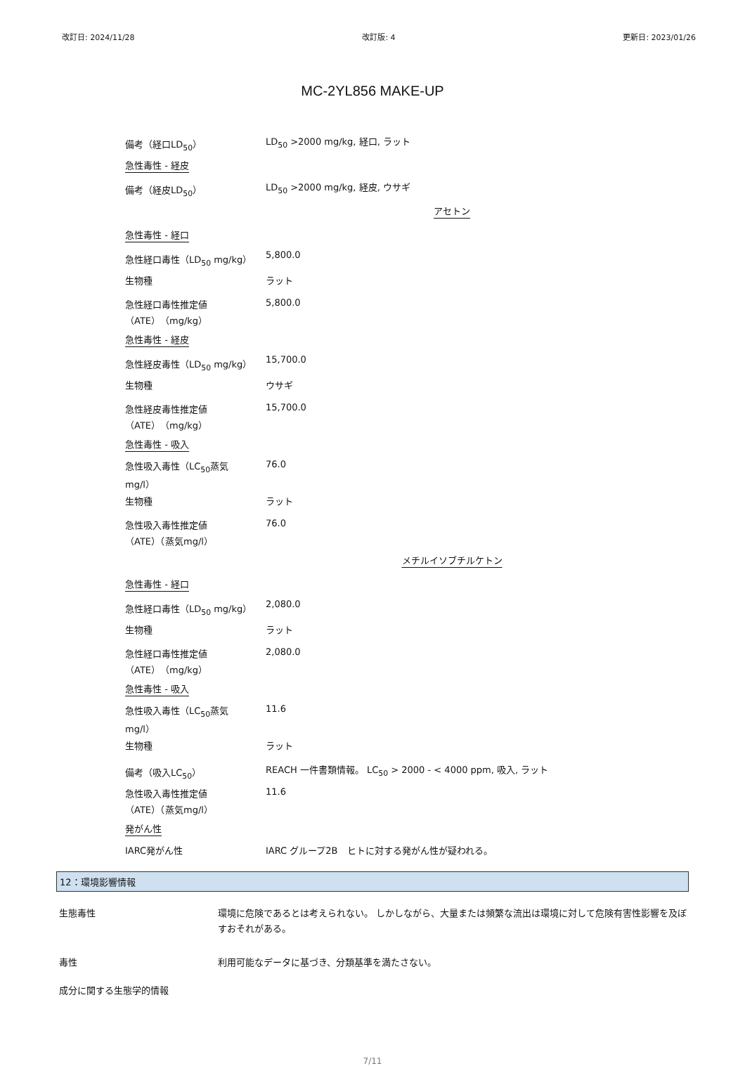改訂日: 2024/11/28 改訂版: 4 更新日: 2023/01/26
MC-2YL856 MAKE-UP
備考（経口LD<sub>50</sub>） LD<sub>50</sub> >2000 mg/kg, 経口, ラット
急性毒性 - 経皮
備考（経皮LD<sub>50</sub>） LD<sub>50</sub> >2000 mg/kg, 経皮, ウサギ
アセトン
急性毒性 - 経口
急性経口毒性（LD<sub>50</sub> mg/kg） 5,800.0
生物種 ラット
急性経口毒性推定値
（ATE）（mg/kg） 5,800.0
急性毒性 - 経皮
急性経皮毒性（LD<sub>50</sub> mg/kg） 15,700.0
生物種 ウサギ
急性経皮毒性推定値
（ATE）（mg/kg） 15,700.0
急性毒性 - 吸入
急性吸入毒性（LC<sub>50</sub>蒸気
mg/l） 76.0
生物種 ラット
急性吸入毒性推定値
（ATE）（蒸気mg/l） 76.0
メチルイソブチルケトン
急性毒性 - 経口
急性経口毒性（LD<sub>50</sub> mg/kg） 2,080.0
生物種 ラット
急性経口毒性推定値
（ATE）（mg/kg） 2,080.0
急性毒性 - 吸入
急性吸入毒性（LC<sub>50</sub>蒸気
mg/l） 11.6
生物種 ラット
備考（吸入LC<sub>50</sub>） REACH 一件書類情報。 LC<sub>50</sub> > 2000 - < 4000 ppm, 吸入, ラット
急性吸入毒性推定値
（ATE）（蒸気mg/l） 11.6
発がん性
IARC発がん性 IARC グループ2B　ヒトに対する発がん性が疑われる。
12：環境影響情報
生態毒性 環境に危険であるとは考えられない。 しかしながら、大量または頻繁な流出は環境に対して危険有害性影響を及ぼすおそれがある。
毒性 利用可能なデータに基づき、分類基準を満たさない。
成分に関する生態学的情報
7/11